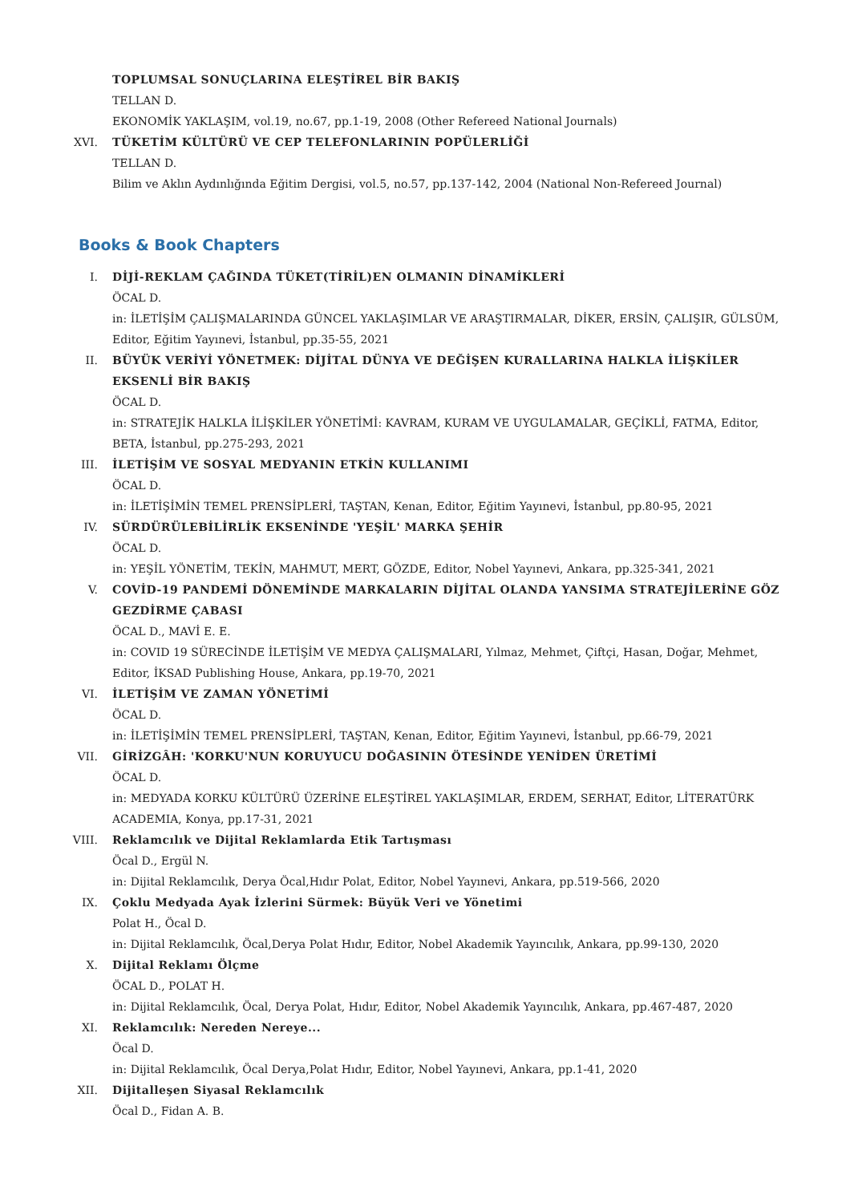TOPLUMSAL SONUÇLARINA ELEŞTİREL BİR BAKIŞ
TELLAN D.
EKONOMİK YAKLAŞIM, vol.19, no.67, pp.1-19, 2008 (Other Refereed National Journals)
XVI. TÜKETİM KÜLTÜRÜ VE CEP TELEFONLARININ POPÜLERLİĞİ
TELLAN D.
Bilim ve Aklın Aydınlığında Eğitim Dergisi, vol.5, no.57, pp.137-142, 2004 (National Non-Refereed Journal)
Books & Book Chapters
I. DİJİ-REKLAM ÇAĞINDA TÜKET(TİRİL)EN OLMANIN DİNAMİKLERİ
ÖCAL D.
in: İLETİŞİM ÇALIŞMALARINDA GÜNCEL YAKLAŞIMLAR VE ARAŞTIRMALAR, DİKER, ERSİN, ÇALIŞIR, GÜLSÜM, Editor, Eğitim Yayınevi, İstanbul, pp.35-55, 2021
II. BÜYÜK VERİYİ YÖNETMEK: DİJİTAL DÜNYA VE DEĞİŞEN KURALLARINA HALKLA İLİŞKİLER EKSENLİ BİR BAKIŞ
ÖCAL D.
in: STRATEJİK HALKLA İLİŞKİLER YÖNETİMİ: KAVRAM, KURAM VE UYGULAMALAR, GEÇİKLİ, FATMA, Editor, BETA, İstanbul, pp.275-293, 2021
III. İLETİŞİM VE SOSYAL MEDYANIN ETKİN KULLANIMI
ÖCAL D.
in: İLETİŞİMİN TEMEL PRENSİPLERİ, TAŞTAN, Kenan, Editor, Eğitim Yayınevi, İstanbul, pp.80-95, 2021
IV. SÜRDÜRÜLEBİLİRLİK EKSENİNDE 'YEŞİL' MARKA ŞEHİR
ÖCAL D.
in: YEŞİL YÖNETİM, TEKİN, MAHMUT, MERT, GÖZDE, Editor, Nobel Yayınevi, Ankara, pp.325-341, 2021
V. COVİD-19 PANDEMİ DÖNEMİNDE MARKALARIN DİJİTAL OLANDA YANSIMA STRATEJİLERİNE GÖZ GEZDİRME ÇABASI
ÖCAL D., MAVİ E. E.
in: COVID 19 SÜRECİNDE İLETİŞİM VE MEDYA ÇALIŞMALARI, Yılmaz, Mehmet, Çiftçi, Hasan, Doğar, Mehmet, Editor, İKSAD Publishing House, Ankara, pp.19-70, 2021
VI. İLETİŞİM VE ZAMAN YÖNETİMİ
ÖCAL D.
in: İLETİŞİMİN TEMEL PRENSİPLERİ, TAŞTAN, Kenan, Editor, Eğitim Yayınevi, İstanbul, pp.66-79, 2021
VII. GİRİZGÂH: 'KORKU'NUN KORUYUCU DOĞASININ ÖTESİNDE YENİDEN ÜRETİMİ
ÖCAL D.
in: MEDYADA KORKU KÜLTÜRÜ ÜZERİNE ELEŞTİREL YAKLAŞIMLAR, ERDEM, SERHAT, Editor, LİTERATÜRK ACADEMIA, Konya, pp.17-31, 2021
VIII. Reklamcılık ve Dijital Reklamlarda Etik Tartışması
Öcal D., Ergül N.
in: Dijital Reklamcılık, Derya Öcal,Hıdır Polat, Editor, Nobel Yayınevi, Ankara, pp.519-566, 2020
IX. Çoklu Medyada Ayak İzlerini Sürmek: Büyük Veri ve Yönetimi
Polat H., Öcal D.
in: Dijital Reklamcılık, Öcal,Derya Polat Hıdır, Editor, Nobel Akademik Yayıncılık, Ankara, pp.99-130, 2020
X. Dijital Reklamı Ölçme
ÖCAL D., POLAT H.
in: Dijital Reklamcılık, Öcal, Derya Polat, Hıdır, Editor, Nobel Akademik Yayıncılık, Ankara, pp.467-487, 2020
XI. Reklamcılık: Nereden Nereye...
Öcal D.
in: Dijital Reklamcılık, Öcal Derya,Polat Hıdır, Editor, Nobel Yayınevi, Ankara, pp.1-41, 2020
XII. Dijitalleşen Siyasal Reklamcılık
Öcal D., Fidan A. B.